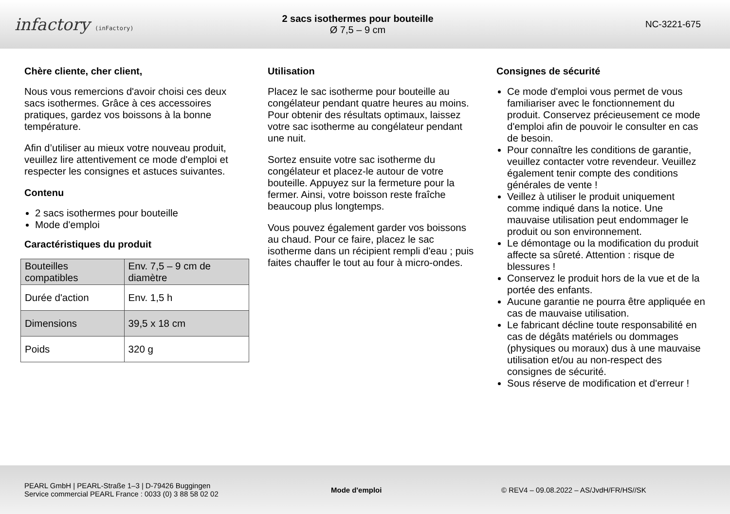infactory (inFactory)
2 sacs isothermes pour bouteille
Ø 7,5 – 9 cm
NC-3221-675
Chère cliente, cher client,
Nous vous remercions d'avoir choisi ces deux sacs isothermes. Grâce à ces accessoires pratiques, gardez vos boissons à la bonne température.
Afin d’utiliser au mieux votre nouveau produit, veuillez lire attentivement ce mode d'emploi et respecter les consignes et astuces suivantes.
Contenu
2 sacs isothermes pour bouteille
Mode d'emploi
Caractéristiques du produit
| Bouteilles compatibles | Env. 7,5 – 9 cm de diamètre |
| Durée d'action | Env. 1,5 h |
| Dimensions | 39,5 x 18 cm |
| Poids | 320 g |
Utilisation
Placez le sac isotherme pour bouteille au congélateur pendant quatre heures au moins. Pour obtenir des résultats optimaux, laissez votre sac isotherme au congélateur pendant une nuit.
Sortez ensuite votre sac isotherme du congélateur et placez-le autour de votre bouteille. Appuyez sur la fermeture pour la fermer. Ainsi, votre boisson reste fraîche beaucoup plus longtemps.
Vous pouvez également garder vos boissons au chaud. Pour ce faire, placez le sac isotherme dans un récipient rempli d'eau ; puis faites chauffer le tout au four à micro-ondes.
Consignes de sécurité
Ce mode d'emploi vous permet de vous familiariser avec le fonctionnement du produit. Conservez précieusement ce mode d'emploi afin de pouvoir le consulter en cas de besoin.
Pour connaître les conditions de garantie, veuillez contacter votre revendeur. Veuillez également tenir compte des conditions générales de vente !
Veillez à utiliser le produit uniquement comme indiqué dans la notice. Une mauvaise utilisation peut endommager le produit ou son environnement.
Le démontage ou la modification du produit affecte sa sûreté. Attention : risque de blessures !
Conservez le produit hors de la vue et de la portée des enfants.
Aucune garantie ne pourra être appliquée en cas de mauvaise utilisation.
Le fabricant décline toute responsabilité en cas de dégâts matériels ou dommages (physiques ou moraux) dus à une mauvaise utilisation et/ou au non-respect des consignes de sécurité.
Sous réserve de modification et d'erreur !
PEARL GmbH | PEARL-Straße 1–3 | D-79426 Buggingen
Service commercial PEARL France : 0033 (0) 3 88 58 02 02
Mode d'emploi
© REV4 – 09.08.2022 – AS/JvdH/FR/HS//SK